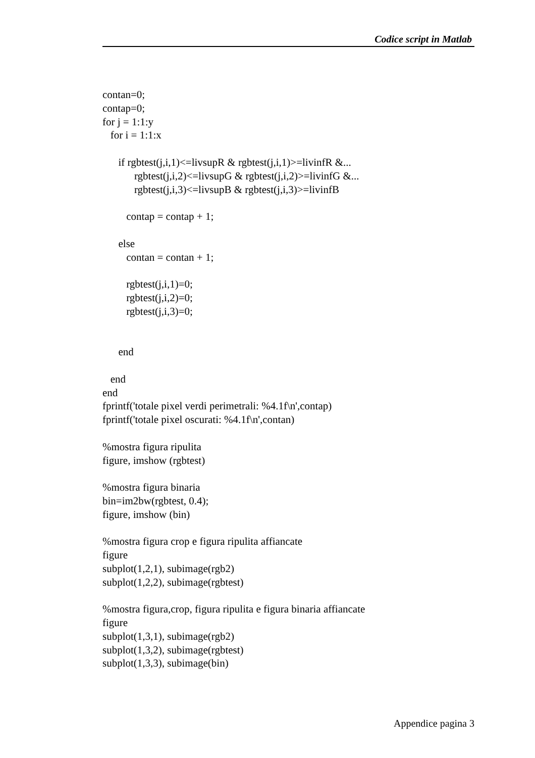Codice script in Matlab
contan=0; contap=0; for j = 1:1:y for i = 1:1:x if rgbtest(j,i,1)<=livsupR & rgbtest(j,i,1)>=livinfR &... rgbtest(j,i,2)<=livsupG & rgbtest(j,i,2)>=livinfG &... rgbtest(j,i,3)<=livsupB & rgbtest(j,i,3)>=livinfB contap = contap + 1; else contan = contan + 1; rgbtest(j,i,1)=0; rgbtest(j,i,2)=0; rgbtest(j,i,3)=0; end end end fprintf('totale pixel verdi perimetrali: %4.1f\n',contap) fprintf('totale pixel oscurati: %4.1f\n',contan) %mostra figura ripulita figure, imshow (rgbtest) %mostra figura binaria bin=im2bw(rgbtest, 0.4); figure, imshow (bin) %mostra figura crop e figura ripulita affiancate figure subplot(1,2,1), subimage(rgb2) subplot(1,2,2), subimage(rgbtest) %mostra figura,crop, figura ripulita e figura binaria affiancate figure subplot(1,3,1), subimage(rgb2) subplot(1,3,2), subimage(rgbtest) subplot(1,3,3), subimage(bin)
Appendice pagina 3